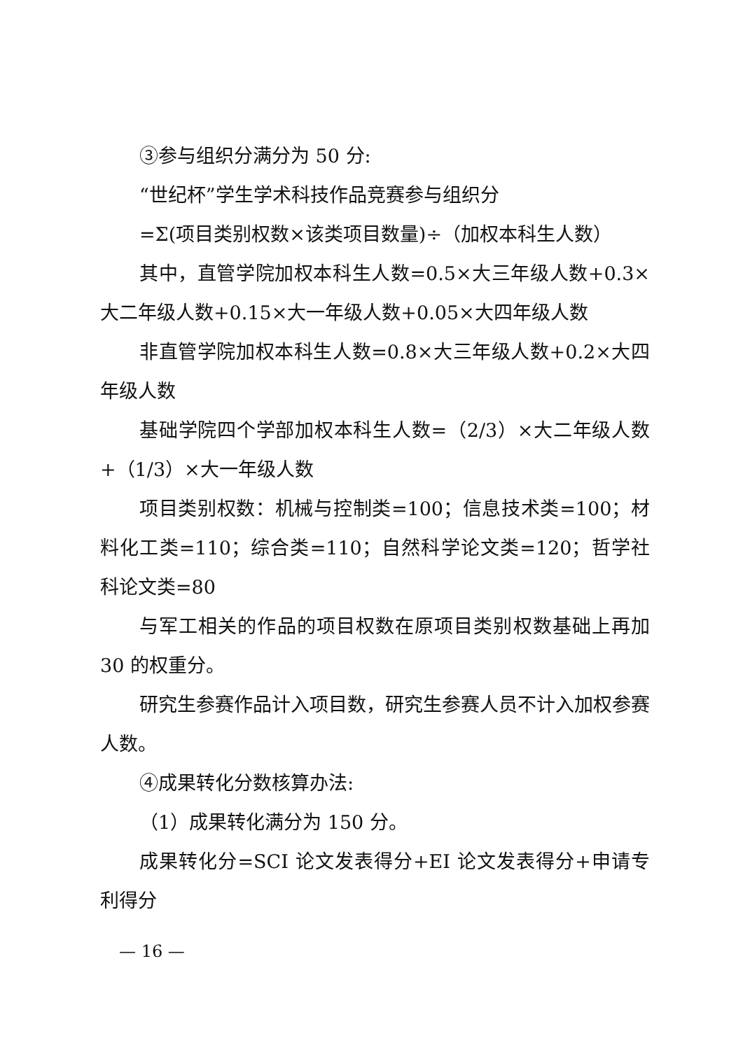③参与组织分满分为 50 分:
“世纪杯”学生学术科技作品竞赛参与组织分
=Σ(项目类别权数×该类项目数量)÷（加权本科生人数）
其中，直管学院加权本科生人数=0.5×大三年级人数+0.3×大二年级人数+0.15×大一年级人数+0.05×大四年级人数
非直管学院加权本科生人数=0.8×大三年级人数+0.2×大四年级人数
基础学院四个学部加权本科生人数=（2/3）×大二年级人数+（1/3）×大一年级人数
项目类别权数：机械与控制类=100；信息技术类=100；材料化工类=110；综合类=110；自然科学论文类=120；哲学社科论文类=80
与军工相关的作品的项目权数在原项目类别权数基础上再加 30 的权重分。
研究生参赛作品计入项目数，研究生参赛人员不计入加权参赛人数。
④成果转化分数核算办法:
（1）成果转化满分为 150 分。
成果转化分=SCI 论文发表得分+EI 论文发表得分+申请专利得分
— 16 —